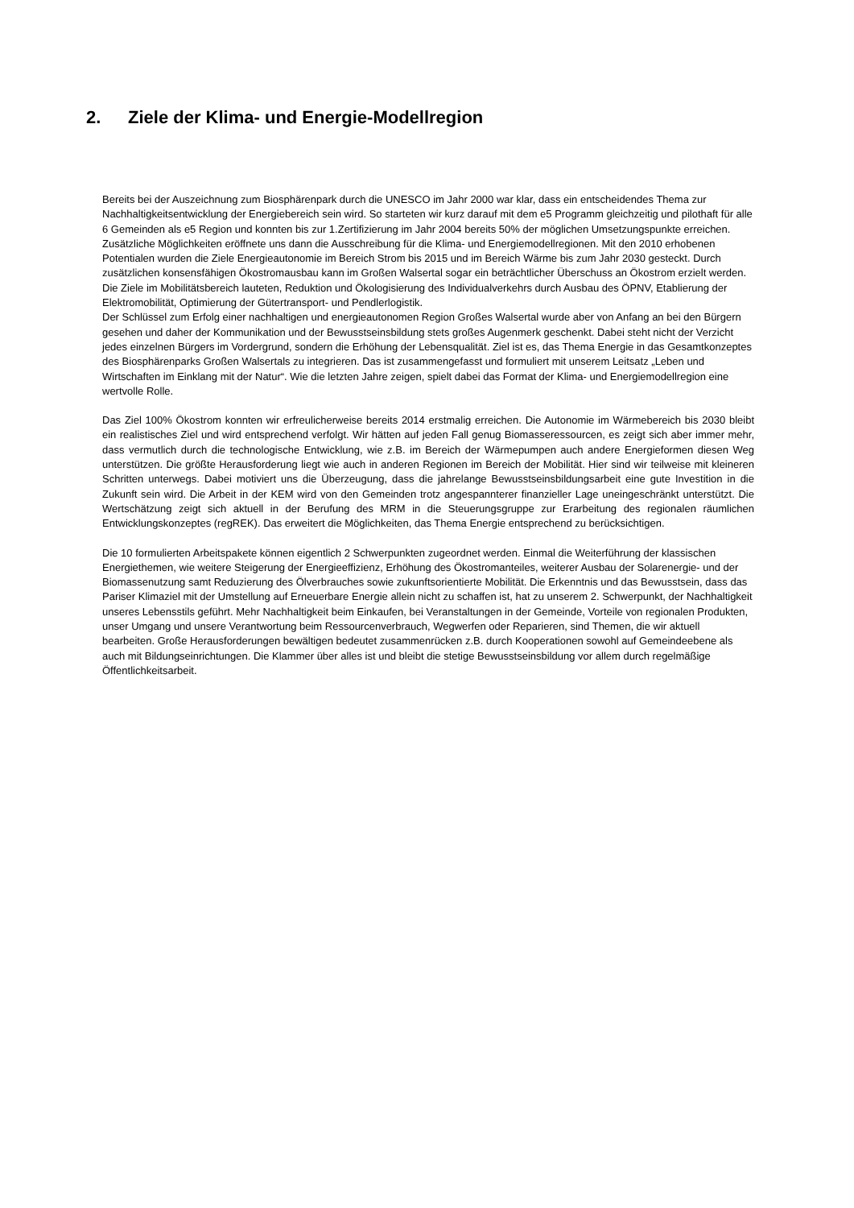2. Ziele der Klima- und Energie-Modellregion
Bereits bei der Auszeichnung zum Biosphärenpark durch die UNESCO im Jahr 2000 war klar, dass ein entscheidendes Thema zur Nachhaltigkeitsentwicklung der Energiebereich sein wird. So starteten wir kurz darauf mit dem e5 Programm gleichzeitig und pilothaft für alle 6 Gemeinden als e5 Region und konnten bis zur 1.Zertifizierung im Jahr 2004 bereits 50% der möglichen Umsetzungspunkte erreichen. Zusätzliche Möglichkeiten eröffnete uns dann die Ausschreibung für die Klima- und Energiemodellregionen. Mit den 2010 erhobenen Potentialen wurden die Ziele Energieautonomie im Bereich Strom bis 2015 und im Bereich Wärme bis zum Jahr 2030 gesteckt. Durch zusätzlichen konsensfähigen Ökostromausbau kann im Großen Walsertal sogar ein beträchtlicher Überschuss an Ökostrom erzielt werden.
Die Ziele im Mobilitätsbereich lauteten, Reduktion und Ökologisierung des Individualverkehrs durch Ausbau des ÖPNV, Etablierung der Elektromobilität, Optimierung der Gütertransport- und Pendlerlogistik.
Der Schlüssel zum Erfolg einer nachhaltigen und energieautonomen Region Großes Walsertal wurde aber von Anfang an bei den Bürgern gesehen und daher der Kommunikation und der Bewusstseinsbildung stets großes Augenmerk geschenkt. Dabei steht nicht der Verzicht jedes einzelnen Bürgers im Vordergrund, sondern die Erhöhung der Lebensqualität. Ziel ist es, das Thema Energie in das Gesamtkonzeptes des Biosphärenparks Großen Walsertals zu integrieren. Das ist zusammengefasst und formuliert mit unserem Leitsatz „Leben und Wirtschaften im Einklang mit der Natur“. Wie die letzten Jahre zeigen, spielt dabei das Format der Klima- und Energiemodellregion eine wertvolle Rolle.
Das Ziel 100% Ökostrom konnten wir erfreulicherweise bereits 2014 erstmalig erreichen. Die Autonomie im Wärmebereich bis 2030 bleibt ein realistisches Ziel und wird entsprechend verfolgt. Wir hätten auf jeden Fall genug Biomasseressourcen, es zeigt sich aber immer mehr, dass vermutlich durch die technologische Entwicklung, wie z.B. im Bereich der Wärmepumpen auch andere Energieformen diesen Weg unterstützen. Die größte Herausforderung liegt wie auch in anderen Regionen im Bereich der Mobilität. Hier sind wir teilweise mit kleineren Schritten unterwegs. Dabei motiviert uns die Überzeugung, dass die jahrelange Bewusstseinsbildungsarbeit eine gute Investition in die Zukunft sein wird. Die Arbeit in der KEM wird von den Gemeinden trotz angespannterer finanzieller Lage uneingeschränkt unterstützt. Die Wertschätzung zeigt sich aktuell in der Berufung des MRM in die Steuerungsgruppe zur Erarbeitung des regionalen räumlichen Entwicklungskonzeptes (regREK). Das erweitert die Möglichkeiten, das Thema Energie entsprechend zu berücksichtigen.
Die 10 formulierten Arbeitspakete können eigentlich 2 Schwerpunkten zugeordnet werden. Einmal die Weiterführung der klassischen Energiethemen, wie weitere Steigerung der Energieeffizienz, Erhöhung des Ökostromanteiles, weiterer Ausbau der Solarenergie- und der Biomassenutzung samt Reduzierung des Ölverbrauches sowie zukunftsorientierte Mobilität. Die Erkenntnis und das Bewusstsein, dass das Pariser Klimaziel mit der Umstellung auf Erneuerbare Energie allein nicht zu schaffen ist, hat zu unserem 2. Schwerpunkt, der Nachhaltigkeit unseres Lebensstils geführt. Mehr Nachhaltigkeit beim Einkaufen, bei Veranstaltungen in der Gemeinde, Vorteile von regionalen Produkten, unser Umgang und unsere Verantwortung beim Ressourcenverbrauch, Wegwerfen oder Reparieren, sind Themen, die wir aktuell bearbeiten. Große Herausforderungen bewältigen bedeutet zusammenrücken z.B. durch Kooperationen sowohl auf Gemeindeebene als auch mit Bildungseinrichtungen. Die Klammer über alles ist und bleibt die stetige Bewusstseinsbildung vor allem durch regelmäßige Öffentlichkeitsarbeit.